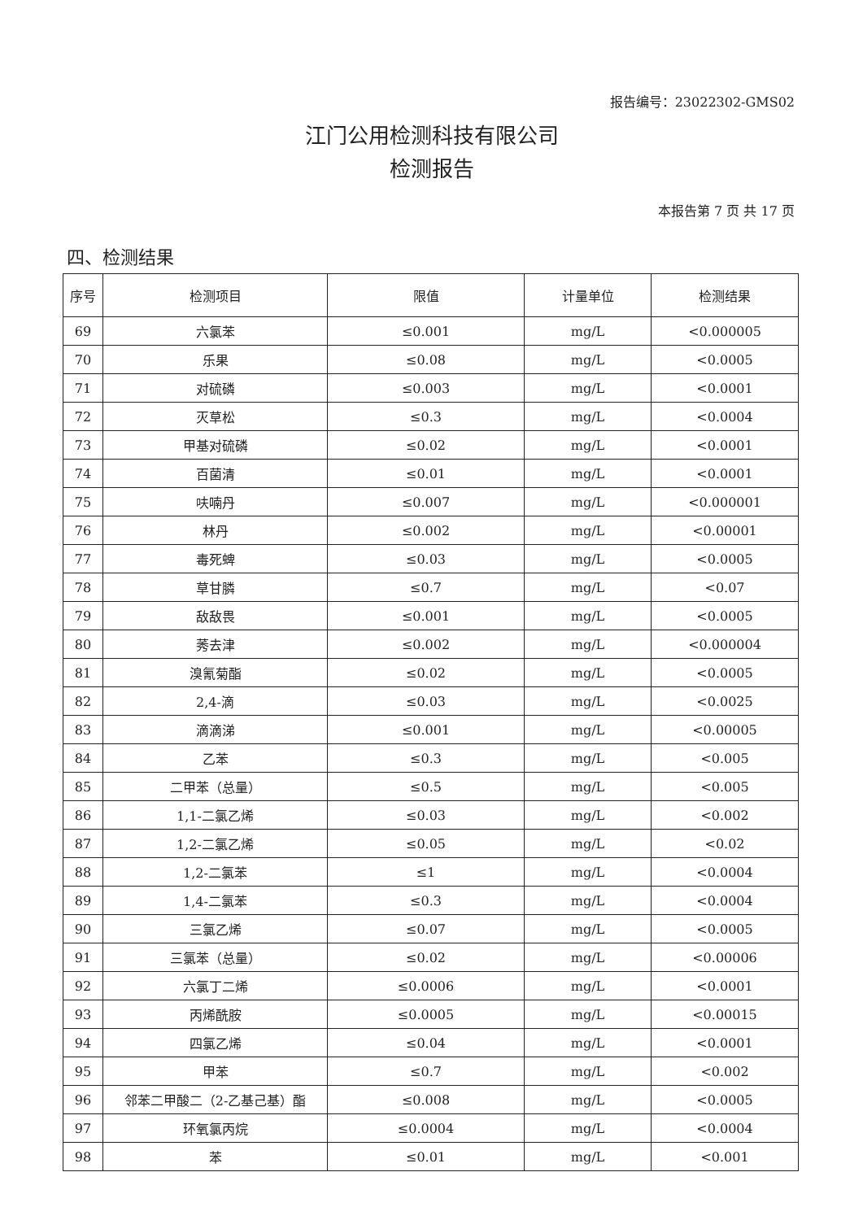报告编号：23022302-GMS02
江门公用检测科技有限公司
检测报告
本报告第 7 页 共 17 页
四、检测结果
| 序号 | 检测项目 | 限值 | 计量单位 | 检测结果 |
| --- | --- | --- | --- | --- |
| 69 | 六氯苯 | ≤0.001 | mg/L | <0.000005 |
| 70 | 乐果 | ≤0.08 | mg/L | <0.0005 |
| 71 | 对硫磷 | ≤0.003 | mg/L | <0.0001 |
| 72 | 灭草松 | ≤0.3 | mg/L | <0.0004 |
| 73 | 甲基对硫磷 | ≤0.02 | mg/L | <0.0001 |
| 74 | 百菌清 | ≤0.01 | mg/L | <0.0001 |
| 75 | 呋喃丹 | ≤0.007 | mg/L | <0.000001 |
| 76 | 林丹 | ≤0.002 | mg/L | <0.00001 |
| 77 | 毒死蜱 | ≤0.03 | mg/L | <0.0005 |
| 78 | 草甘膦 | ≤0.7 | mg/L | <0.07 |
| 79 | 敌敌畏 | ≤0.001 | mg/L | <0.0005 |
| 80 | 莠去津 | ≤0.002 | mg/L | <0.000004 |
| 81 | 溴氰菊酯 | ≤0.02 | mg/L | <0.0005 |
| 82 | 2,4-滴 | ≤0.03 | mg/L | <0.0025 |
| 83 | 滴滴涕 | ≤0.001 | mg/L | <0.00005 |
| 84 | 乙苯 | ≤0.3 | mg/L | <0.005 |
| 85 | 二甲苯（总量） | ≤0.5 | mg/L | <0.005 |
| 86 | 1,1-二氯乙烯 | ≤0.03 | mg/L | <0.002 |
| 87 | 1,2-二氯乙烯 | ≤0.05 | mg/L | <0.02 |
| 88 | 1,2-二氯苯 | ≤1 | mg/L | <0.0004 |
| 89 | 1,4-二氯苯 | ≤0.3 | mg/L | <0.0004 |
| 90 | 三氯乙烯 | ≤0.07 | mg/L | <0.0005 |
| 91 | 三氯苯（总量） | ≤0.02 | mg/L | <0.00006 |
| 92 | 六氯丁二烯 | ≤0.0006 | mg/L | <0.0001 |
| 93 | 丙烯酰胺 | ≤0.0005 | mg/L | <0.00015 |
| 94 | 四氯乙烯 | ≤0.04 | mg/L | <0.0001 |
| 95 | 甲苯 | ≤0.7 | mg/L | <0.002 |
| 96 | 邻苯二甲酸二（2-乙基己基）酯 | ≤0.008 | mg/L | <0.0005 |
| 97 | 环氧氯丙烷 | ≤0.0004 | mg/L | <0.0004 |
| 98 | 苯 | ≤0.01 | mg/L | <0.001 |